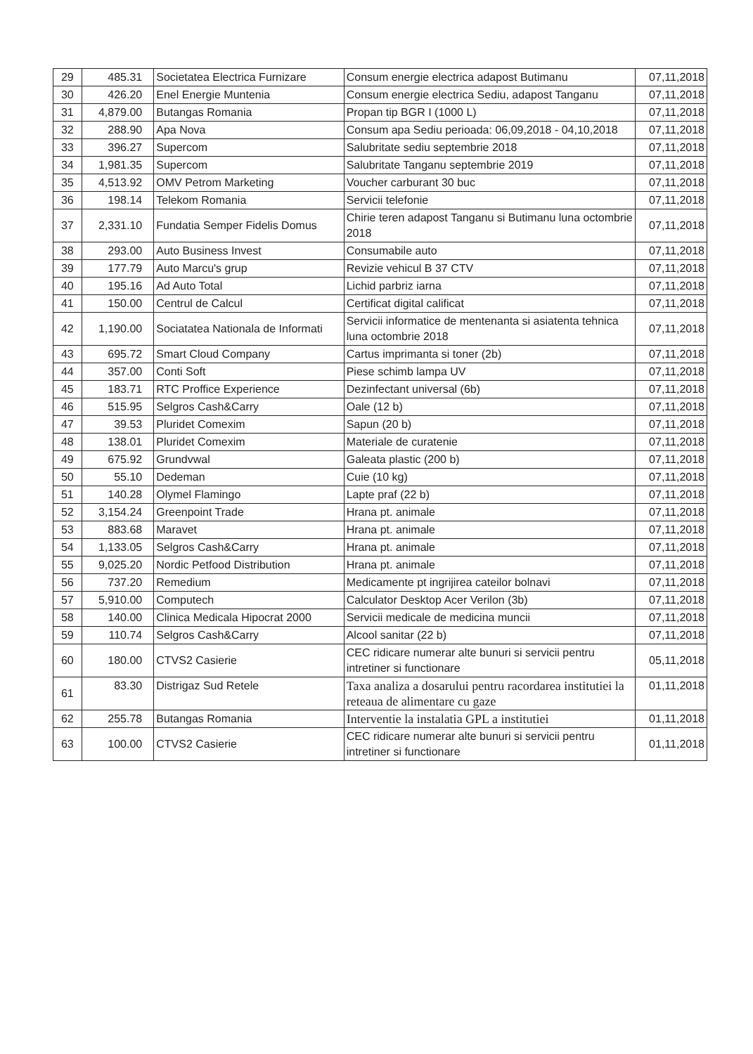| 29 | 485.31 | Societatea Electrica Furnizare | Consum energie electrica adapost Butimanu | 07,11,2018 |
| 30 | 426.20 | Enel Energie Muntenia | Consum energie electrica Sediu, adapost Tanganu | 07,11,2018 |
| 31 | 4,879.00 | Butangas Romania | Propan tip BGR I (1000 L) | 07,11,2018 |
| 32 | 288.90 | Apa Nova | Consum apa Sediu perioada: 06,09,2018 - 04,10,2018 | 07,11,2018 |
| 33 | 396.27 | Supercom | Salubritate sediu septembrie 2018 | 07,11,2018 |
| 34 | 1,981.35 | Supercom | Salubritate Tanganu septembrie 2019 | 07,11,2018 |
| 35 | 4,513.92 | OMV Petrom Marketing | Voucher carburant 30 buc | 07,11,2018 |
| 36 | 198.14 | Telekom Romania | Servicii telefonie | 07,11,2018 |
| 37 | 2,331.10 | Fundatia Semper Fidelis Domus | Chirie teren adapost Tanganu si Butimanu luna octombrie 2018 | 07,11,2018 |
| 38 | 293.00 | Auto Business Invest | Consumabile auto | 07,11,2018 |
| 39 | 177.79 | Auto Marcu's grup | Revizie vehicul B 37 CTV | 07,11,2018 |
| 40 | 195.16 | Ad Auto Total | Lichid parbriz iarna | 07,11,2018 |
| 41 | 150.00 | Centrul de Calcul | Certificat digital calificat | 07,11,2018 |
| 42 | 1,190.00 | Sociatatea Nationala de Informati | Servicii informatice de mentenanta si asiatenta tehnica luna octombrie 2018 | 07,11,2018 |
| 43 | 695.72 | Smart Cloud Company | Cartus imprimanta si toner (2b) | 07,11,2018 |
| 44 | 357.00 | Conti Soft | Piese schimb lampa UV | 07,11,2018 |
| 45 | 183.71 | RTC Proffice Experience | Dezinfectant universal (6b) | 07,11,2018 |
| 46 | 515.95 | Selgros Cash&Carry | Oale (12 b) | 07,11,2018 |
| 47 | 39.53 | Pluridet Comexim | Sapun (20 b) | 07,11,2018 |
| 48 | 138.01 | Pluridet Comexim | Materiale de curatenie | 07,11,2018 |
| 49 | 675.92 | Grundvwal | Galeata plastic (200 b) | 07,11,2018 |
| 50 | 55.10 | Dedeman | Cuie (10 kg) | 07,11,2018 |
| 51 | 140.28 | Olymel Flamingo | Lapte praf (22 b) | 07,11,2018 |
| 52 | 3,154.24 | Greenpoint Trade | Hrana pt. animale | 07,11,2018 |
| 53 | 883.68 | Maravet | Hrana pt. animale | 07,11,2018 |
| 54 | 1,133.05 | Selgros Cash&Carry | Hrana pt. animale | 07,11,2018 |
| 55 | 9,025.20 | Nordic Petfood Distribution | Hrana pt. animale | 07,11,2018 |
| 56 | 737.20 | Remedium | Medicamente pt ingrijirea cateilor bolnavi | 07,11,2018 |
| 57 | 5,910.00 | Computech | Calculator Desktop Acer Verilon (3b) | 07,11,2018 |
| 58 | 140.00 | Clinica Medicala Hipocrat 2000 | Servicii medicale de medicina muncii | 07,11,2018 |
| 59 | 110.74 | Selgros Cash&Carry | Alcool sanitar (22 b) | 07,11,2018 |
| 60 | 180.00 | CTVS2 Casierie | CEC ridicare numerar alte bunuri si servicii pentru intretiner si functionare | 05,11,2018 |
| 61 | 83.30 | Distrigaz Sud Retele | Taxa analiza a dosarului pentru racordarea institutiei la reteaua de alimentare cu gaze | 01,11,2018 |
| 62 | 255.78 | Butangas Romania | Interventie la instalatia GPL a institutiei | 01,11,2018 |
| 63 | 100.00 | CTVS2 Casierie | CEC ridicare numerar alte bunuri si servicii pentru intretiner si functionare | 01,11,2018 |